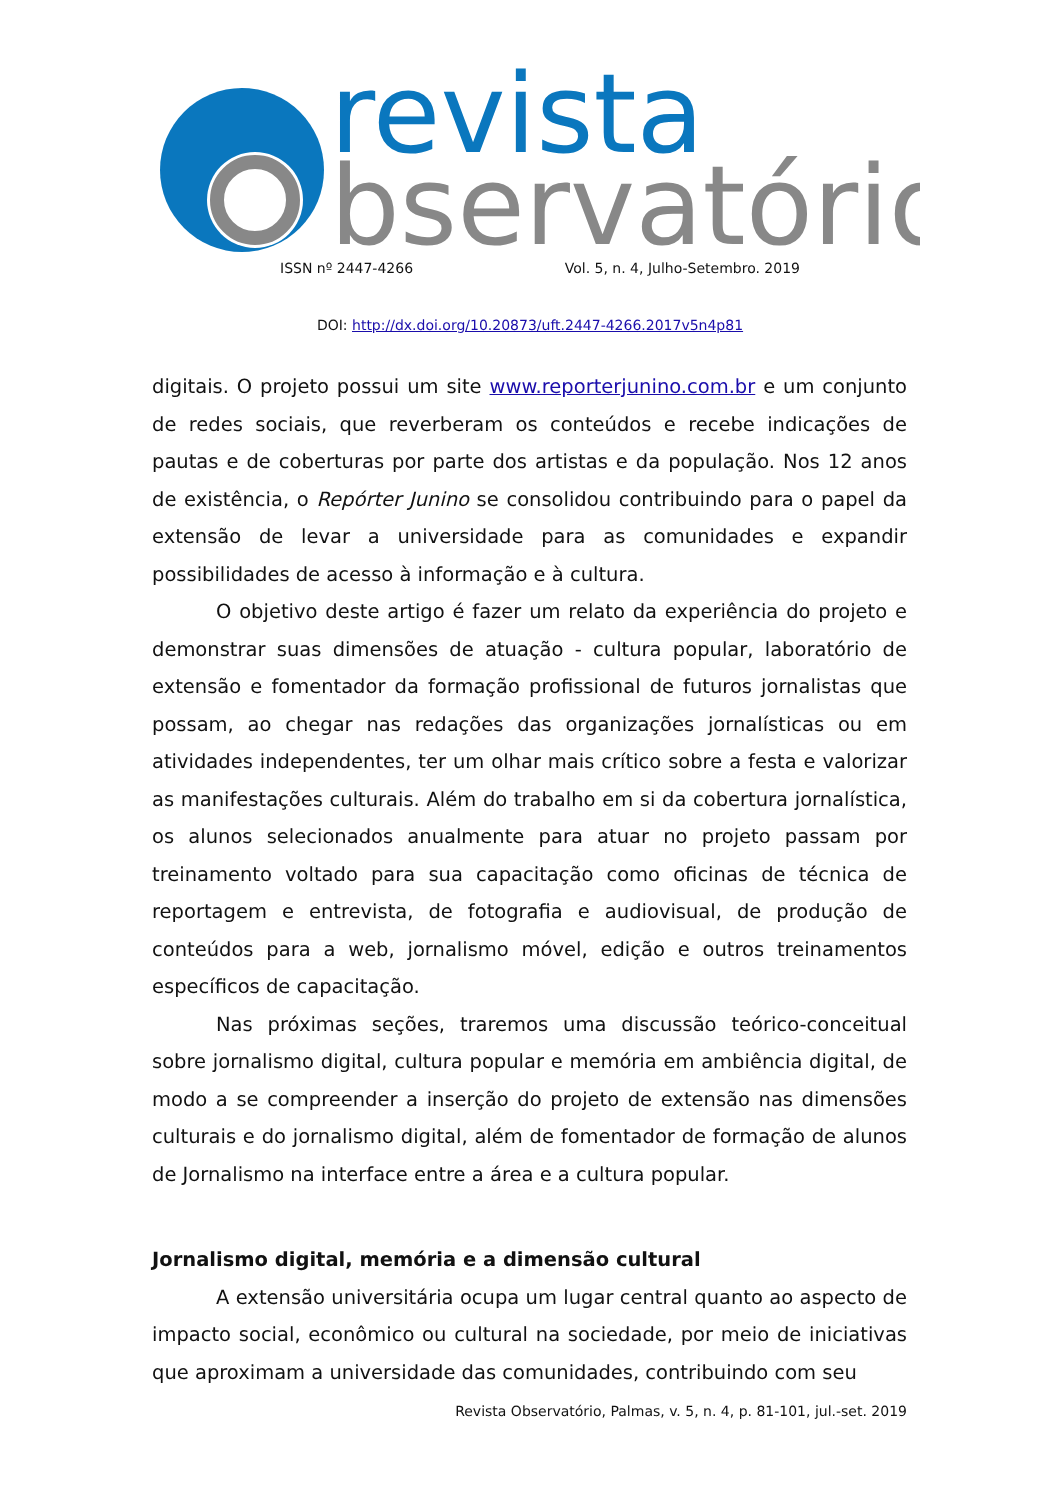revista
bservatório
ISSN nº 2447-4266 Vol. 5, n. 4, Julho-Setembro. 2019
DOI: http://dx.doi.org/10.20873/uft.2447-4266.2017v5n4p81
digitais. O projeto possui um site www.reporterjunino.com.br e um conjunto de redes sociais, que reverberam os conteúdos e recebe indicações de pautas e de coberturas por parte dos artistas e da população. Nos 12 anos de existência, o Repórter Junino se consolidou contribuindo para o papel da extensão de levar a universidade para as comunidades e expandir possibilidades de acesso à informação e à cultura.
O objetivo deste artigo é fazer um relato da experiência do projeto e demonstrar suas dimensões de atuação - cultura popular, laboratório de extensão e fomentador da formação profissional de futuros jornalistas que possam, ao chegar nas redações das organizações jornalísticas ou em atividades independentes, ter um olhar mais crítico sobre a festa e valorizar as manifestações culturais. Além do trabalho em si da cobertura jornalística, os alunos selecionados anualmente para atuar no projeto passam por treinamento voltado para sua capacitação como oficinas de técnica de reportagem e entrevista, de fotografia e audiovisual, de produção de conteúdos para a web, jornalismo móvel, edição e outros treinamentos específicos de capacitação.
Nas próximas seções, traremos uma discussão teórico-conceitual sobre jornalismo digital, cultura popular e memória em ambiência digital, de modo a se compreender a inserção do projeto de extensão nas dimensões culturais e do jornalismo digital, além de fomentador de formação de alunos de Jornalismo na interface entre a área e a cultura popular.
Jornalismo digital, memória e a dimensão cultural
A extensão universitária ocupa um lugar central quanto ao aspecto de impacto social, econômico ou cultural na sociedade, por meio de iniciativas que aproximam a universidade das comunidades, contribuindo com seu
Revista Observatório, Palmas, v. 5, n. 4, p. 81-101, jul.-set. 2019